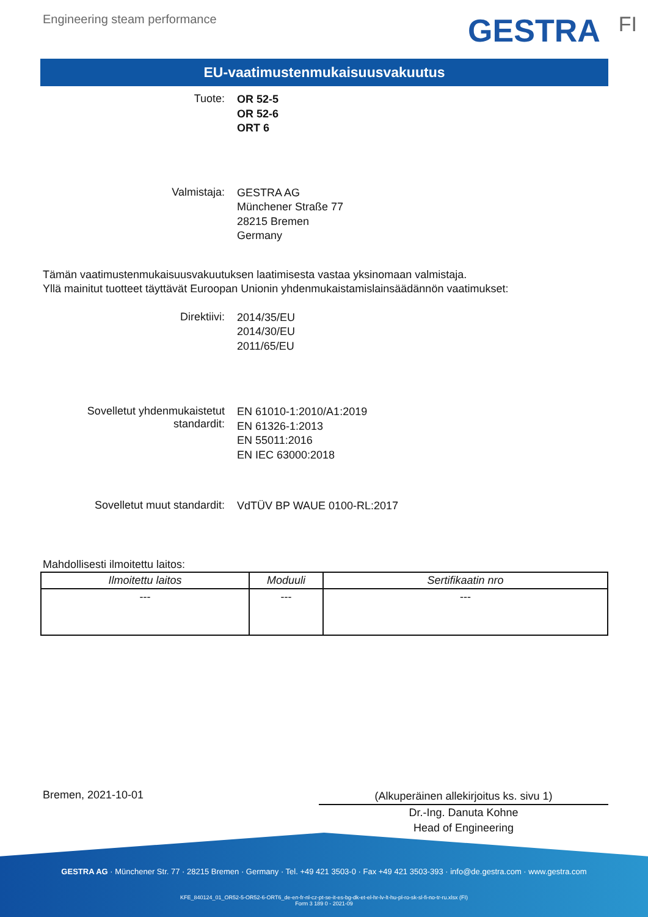Engineering steam performance GESTRA FI
EU-vaatimustenmukaisuusvakuutus
Tuote:
OR 52-5
OR 52-6
ORT 6
Valmistaja:
GESTRA AG
Münchener Straße 77
28215 Bremen
Germany
Tämän vaatimustenmukaisuusvakuutuksen laatimisesta vastaa yksinomaan valmistaja.
Yllä mainitut tuotteet täyttävät Euroopan Unionin yhdenmukaistamislainsäädännön vaatimukset:
Direktiivi:
2014/35/EU
2014/30/EU
2011/65/EU
Sovelletut yhdenmukaistetut
standardit:
EN 61010-1:2010/A1:2019
EN 61326-1:2013
EN 55011:2016
EN IEC 63000:2018
Sovelletut muut standardit:
VdTÜV BP WAUE 0100-RL:2017
Mahdollisesti ilmoitettu laitos:
| Ilmoitettu laitos | Moduuli | Sertifikaatin nro |
| --- | --- | --- |
| --- | --- | --- |
Bremen, 2021-10-01
(Alkuperäinen allekirjoitus ks. sivu 1)
Dr.-Ing. Danuta Kohne
Head of Engineering
GESTRA AG · Münchener Str. 77 · 28215 Bremen · Germany · Tel. +49 421 3503-0 · Fax +49 421 3503-393 · info@de.gestra.com · www.gestra.com
KFE_840124_01_OR52-5-OR52-6-ORT6_de-en-fr-nl-cz-pt-se-it-es-bg-dk-et-el-hr-lv-lt-hu-pl-ro-sk-sl-fi-no-tr-ru.xlsx (FI)
Form 3 189 0 - 2021-09